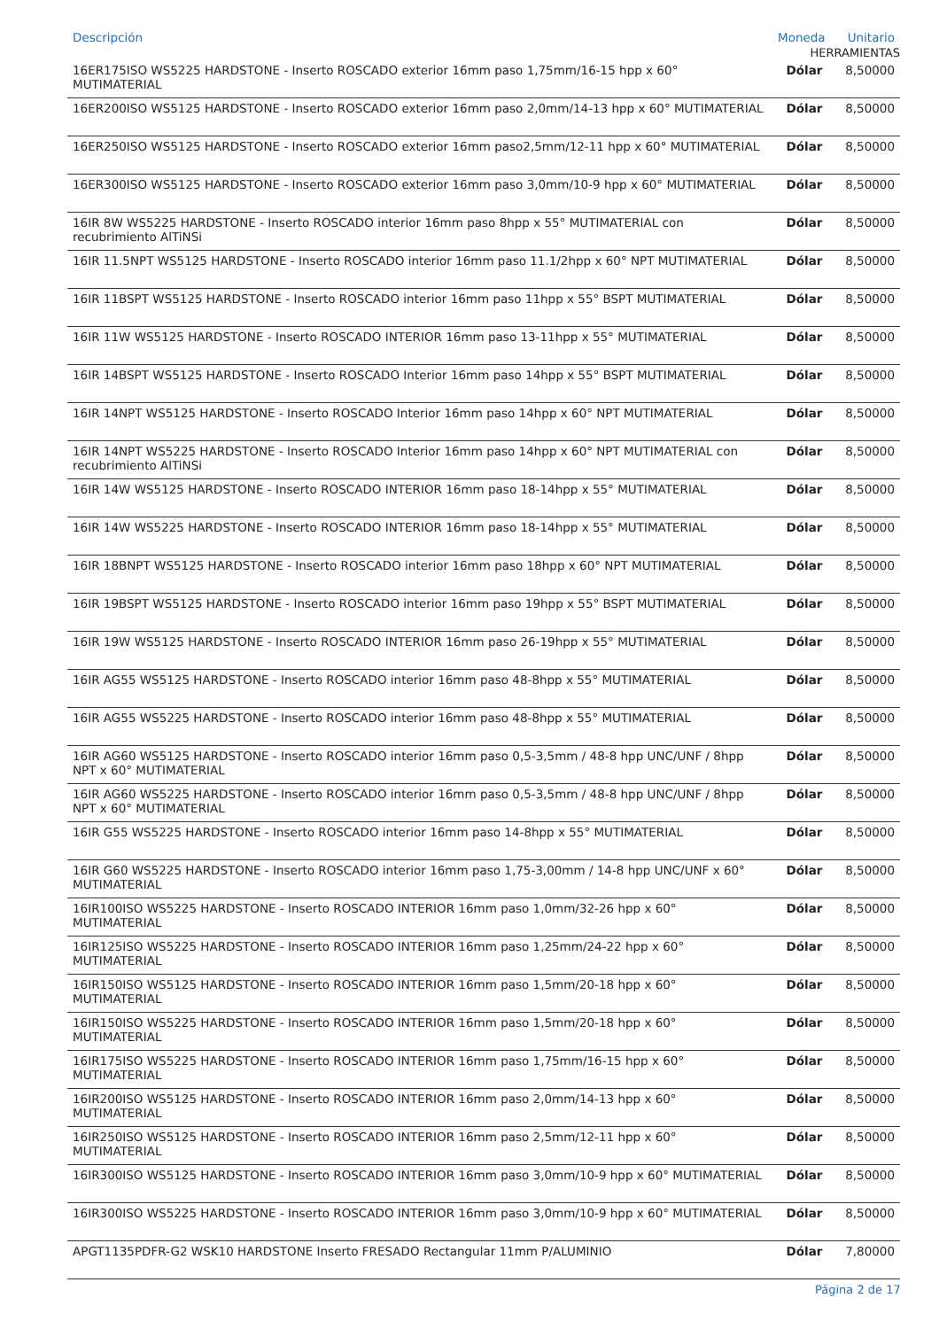| Descripción | | Moneda | Unitario |
| --- | --- | --- | --- |
| HERRAMIENTAS | | | |
| 16ER175ISO WS5225 HARDSTONE - Inserto ROSCADO exterior 16mm paso 1,75mm/16-15 hpp x 60° MUTIMATERIAL | Dólar | 8,50000 | |
| 16ER200ISO WS5125 HARDSTONE - Inserto ROSCADO exterior 16mm paso 2,0mm/14-13 hpp x 60° MUTIMATERIAL | Dólar | 8,50000 | |
| 16ER250ISO WS5125 HARDSTONE - Inserto ROSCADO exterior 16mm paso2,5mm/12-11 hpp x 60° MUTIMATERIAL | Dólar | 8,50000 | |
| 16ER300ISO WS5125 HARDSTONE - Inserto ROSCADO exterior 16mm paso 3,0mm/10-9 hpp x 60° MUTIMATERIAL | Dólar | 8,50000 | |
| 16IR 8W WS5225 HARDSTONE - Inserto ROSCADO interior 16mm paso 8hpp x 55° MUTIMATERIAL con recubrimiento AlTiNSi | Dólar | 8,50000 | |
| 16IR 11.5NPT WS5125 HARDSTONE - Inserto ROSCADO interior 16mm paso 11.1/2hpp x 60° NPT MUTIMATERIAL | Dólar | 8,50000 | |
| 16IR 11BSPT WS5125 HARDSTONE - Inserto ROSCADO interior 16mm paso 11hpp x 55° BSPT MUTIMATERIAL | Dólar | 8,50000 | |
| 16IR 11W WS5125 HARDSTONE - Inserto ROSCADO INTERIOR 16mm paso 13-11hpp x 55° MUTIMATERIAL | Dólar | 8,50000 | |
| 16IR 14BSPT WS5125 HARDSTONE - Inserto ROSCADO Interior 16mm paso 14hpp x 55° BSPT MUTIMATERIAL | Dólar | 8,50000 | |
| 16IR 14NPT WS5125 HARDSTONE - Inserto ROSCADO Interior 16mm paso 14hpp x 60° NPT MUTIMATERIAL | Dólar | 8,50000 | |
| 16IR 14NPT WS5225 HARDSTONE - Inserto ROSCADO Interior 16mm paso 14hpp x 60° NPT MUTIMATERIAL con recubrimiento AlTiNSi | Dólar | 8,50000 | |
| 16IR 14W WS5125 HARDSTONE - Inserto ROSCADO INTERIOR 16mm paso 18-14hpp x 55° MUTIMATERIAL | Dólar | 8,50000 | |
| 16IR 14W WS5225 HARDSTONE - Inserto ROSCADO INTERIOR 16mm paso 18-14hpp x 55° MUTIMATERIAL | Dólar | 8,50000 | |
| 16IR 18BNPT WS5125 HARDSTONE - Inserto ROSCADO interior 16mm paso 18hpp x 60° NPT MUTIMATERIAL | Dólar | 8,50000 | |
| 16IR 19BSPT WS5125 HARDSTONE - Inserto ROSCADO interior 16mm paso 19hpp x 55° BSPT MUTIMATERIAL | Dólar | 8,50000 | |
| 16IR 19W WS5125 HARDSTONE - Inserto ROSCADO INTERIOR 16mm paso 26-19hpp x 55° MUTIMATERIAL | Dólar | 8,50000 | |
| 16IR AG55 WS5125 HARDSTONE - Inserto ROSCADO interior 16mm paso 48-8hpp x 55° MUTIMATERIAL | Dólar | 8,50000 | |
| 16IR AG55 WS5225 HARDSTONE - Inserto ROSCADO interior 16mm paso 48-8hpp x 55° MUTIMATERIAL | Dólar | 8,50000 | |
| 16IR AG60 WS5125 HARDSTONE - Inserto ROSCADO interior 16mm paso 0,5-3,5mm / 48-8 hpp UNC/UNF / 8hpp NPT x 60° MUTIMATERIAL | Dólar | 8,50000 | |
| 16IR AG60 WS5225 HARDSTONE - Inserto ROSCADO interior 16mm paso 0,5-3,5mm / 48-8 hpp UNC/UNF / 8hpp NPT x 60° MUTIMATERIAL | Dólar | 8,50000 | |
| 16IR G55 WS5225 HARDSTONE - Inserto ROSCADO interior 16mm paso 14-8hpp x 55° MUTIMATERIAL | Dólar | 8,50000 | |
| 16IR G60 WS5225 HARDSTONE - Inserto ROSCADO interior 16mm paso 1,75-3,00mm / 14-8 hpp UNC/UNF x 60° MUTIMATERIAL | Dólar | 8,50000 | |
| 16IR100ISO WS5225 HARDSTONE - Inserto ROSCADO INTERIOR 16mm paso 1,0mm/32-26 hpp x 60° MUTIMATERIAL | Dólar | 8,50000 | |
| 16IR125ISO WS5225 HARDSTONE - Inserto ROSCADO INTERIOR 16mm paso 1,25mm/24-22 hpp x 60° MUTIMATERIAL | Dólar | 8,50000 | |
| 16IR150ISO WS5125 HARDSTONE - Inserto ROSCADO INTERIOR 16mm paso 1,5mm/20-18 hpp x 60° MUTIMATERIAL | Dólar | 8,50000 | |
| 16IR150ISO WS5225 HARDSTONE - Inserto ROSCADO INTERIOR 16mm paso 1,5mm/20-18 hpp x 60° MUTIMATERIAL | Dólar | 8,50000 | |
| 16IR175ISO WS5225 HARDSTONE - Inserto ROSCADO INTERIOR 16mm paso 1,75mm/16-15 hpp x 60° MUTIMATERIAL | Dólar | 8,50000 | |
| 16IR200ISO WS5125 HARDSTONE - Inserto ROSCADO INTERIOR 16mm paso 2,0mm/14-13 hpp x 60° MUTIMATERIAL | Dólar | 8,50000 | |
| 16IR250ISO WS5125 HARDSTONE - Inserto ROSCADO INTERIOR 16mm paso 2,5mm/12-11 hpp x 60° MUTIMATERIAL | Dólar | 8,50000 | |
| 16IR300ISO WS5125 HARDSTONE - Inserto ROSCADO INTERIOR 16mm paso 3,0mm/10-9 hpp x 60° MUTIMATERIAL | Dólar | 8,50000 | |
| 16IR300ISO WS5225 HARDSTONE - Inserto ROSCADO INTERIOR 16mm paso 3,0mm/10-9 hpp x 60° MUTIMATERIAL | Dólar | 8,50000 | |
| APGT1135PDFR-G2 WSK10 HARDSTONE Inserto FRESADO Rectangular 11mm P/ALUMINIO | Dólar | 7,80000 | |
Página 2 de 17